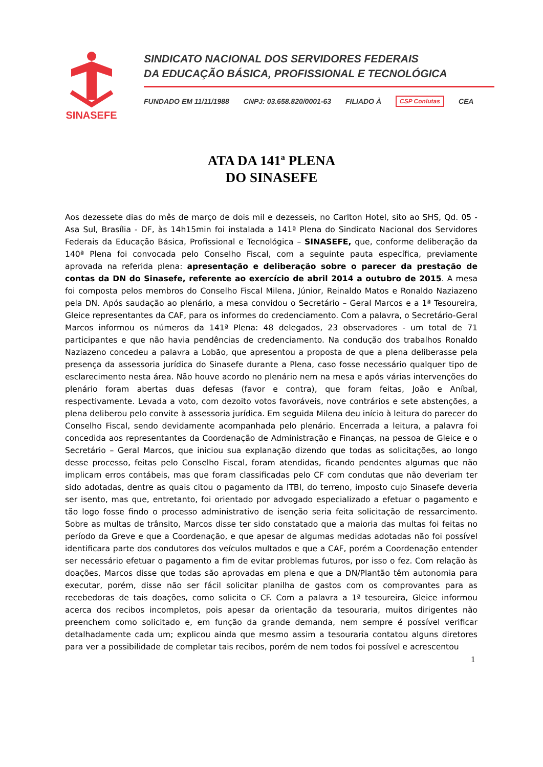SINASEFE
SINDICATO NACIONAL DOS SERVIDORES FEDERAIS
DA EDUCAÇÃO BÁSICA, PROFISSIONAL E TECNOLÓGICA
FUNDADO EM 11/11/1988 CNPJ: 03.658.820/0001-63 FILIADO À CSP Conlutas CEA
ATA DA 141ª PLENA
DO SINASEFE
Aos dezessete dias do mês de março de dois mil e dezesseis, no Carlton Hotel, sito ao SHS, Qd. 05 - Asa Sul, Brasília - DF, às 14h15min foi instalada a 141ª Plena do Sindicato Nacional dos Servidores Federais da Educação Básica, Profissional e Tecnológica – SINASEFE, que, conforme deliberação da 140ª Plena foi convocada pelo Conselho Fiscal, com a seguinte pauta específica, previamente aprovada na referida plena: apresentação e deliberação sobre o parecer da prestação de contas da DN do Sinasefe, referente ao exercício de abril 2014 a outubro de 2015. A mesa foi composta pelos membros do Conselho Fiscal Milena, Júnior, Reinaldo Matos e Ronaldo Naziazeno pela DN. Após saudação ao plenário, a mesa convidou o Secretário – Geral Marcos e a 1ª Tesoureira, Gleice representantes da CAF, para os informes do credenciamento. Com a palavra, o Secretário-Geral Marcos informou os números da 141ª Plena: 48 delegados, 23 observadores - um total de 71 participantes e que não havia pendências de credenciamento. Na condução dos trabalhos Ronaldo Naziazeno concedeu a palavra a Lobão, que apresentou a proposta de que a plena deliberasse pela presença da assessoria jurídica do Sinasefe durante a Plena, caso fosse necessário qualquer tipo de esclarecimento nesta área. Não houve acordo no plenário nem na mesa e após várias intervenções do plenário foram abertas duas defesas (favor e contra), que foram feitas, João e Aníbal, respectivamente. Levada a voto, com dezoito votos favoráveis, nove contrários e sete abstenções, a plena deliberou pelo convite à assessoria jurídica. Em seguida Milena deu início à leitura do parecer do Conselho Fiscal, sendo devidamente acompanhada pelo plenário. Encerrada a leitura, a palavra foi concedida aos representantes da Coordenação de Administração e Finanças, na pessoa de Gleice e o Secretário – Geral Marcos, que iniciou sua explanação dizendo que todas as solicitações, ao longo desse processo, feitas pelo Conselho Fiscal, foram atendidas, ficando pendentes algumas que não implicam erros contábeis, mas que foram classificadas pelo CF com condutas que não deveriam ter sido adotadas, dentre as quais citou o pagamento da ITBI, do terreno, imposto cujo Sinasefe deveria ser isento, mas que, entretanto, foi orientado por advogado especializado a efetuar o pagamento e tão logo fosse findo o processo administrativo de isenção seria feita solicitação de ressarcimento. Sobre as multas de trânsito, Marcos disse ter sido constatado que a maioria das multas foi feitas no período da Greve e que a Coordenação, e que apesar de algumas medidas adotadas não foi possível identificara parte dos condutores dos veículos multados e que a CAF, porém a Coordenação entender ser necessário efetuar o pagamento a fim de evitar problemas futuros, por isso o fez. Com relação às doações, Marcos disse que todas são aprovadas em plena e que a DN/Plantão têm autonomia para executar, porém, disse não ser fácil solicitar planilha de gastos com os comprovantes para as recebedoras de tais doações, como solicita o CF. Com a palavra a 1ª tesoureira, Gleice informou acerca dos recibos incompletos, pois apesar da orientação da tesouraria, muitos dirigentes não preenchem como solicitado e, em função da grande demanda, nem sempre é possível verificar detalhadamente cada um; explicou ainda que mesmo assim a tesouraria contatou alguns diretores para ver a possibilidade de completar tais recibos, porém de nem todos foi possível e acrescentou
1